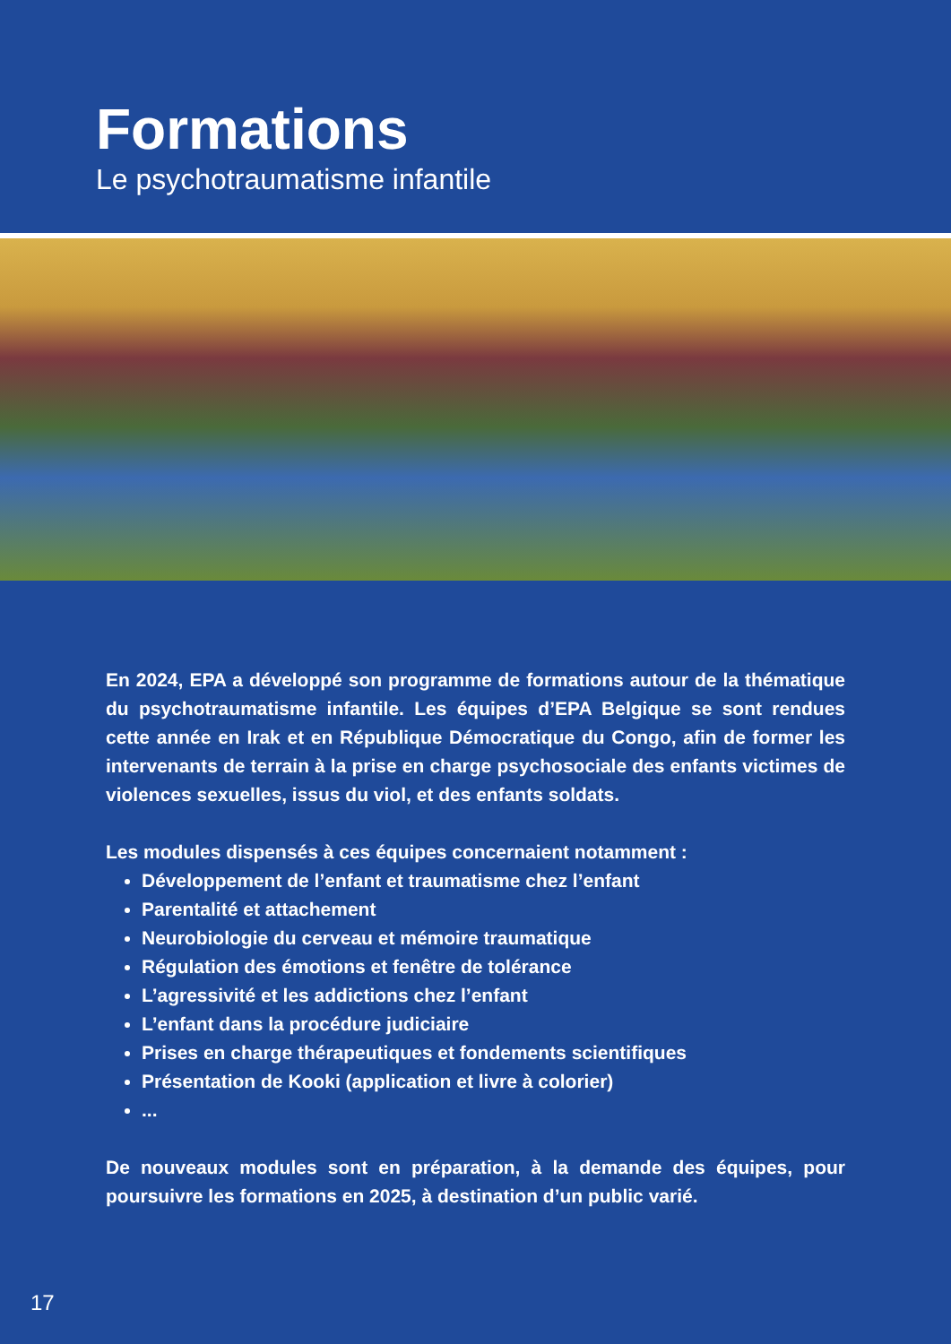Formations
Le psychotraumatisme infantile
En 2024, EPA a développé son programme de formations autour de la thématique du psychotraumatisme infantile. Les équipes d’EPA Belgique se sont rendues cette année en Irak et en République Démocratique du Congo, afin de former les intervenants de terrain à la prise en charge psychosociale des enfants victimes de violences sexuelles, issus du viol, et des enfants soldats.
Les modules dispensés à ces équipes concernaient notamment :
Développement de l’enfant et traumatisme chez l’enfant
Parentalité et attachement
Neurobiologie du cerveau et mémoire traumatique
Régulation des émotions et fenêtre de tolérance
L’agressivité et les addictions chez l’enfant
L’enfant dans la procédure judiciaire
Prises en charge thérapeutiques et fondements scientifiques
Présentation de Kooki (application et livre à colorier)
...
De nouveaux modules sont en préparation, à la demande des équipes, pour poursuivre les formations en 2025, à destination d’un public varié.
17